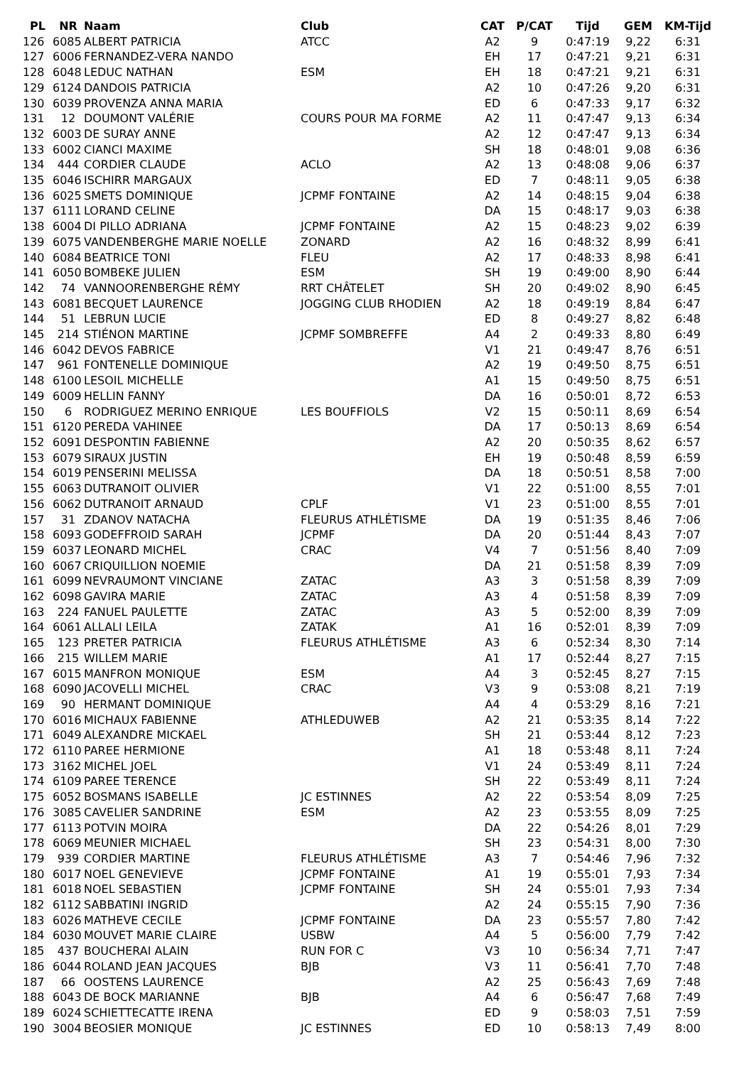| PL | NR | Naam | Club | CAT | P/CAT | Tijd | GEM | KM-Tijd |
| --- | --- | --- | --- | --- | --- | --- | --- | --- |
| 126 | 6085 | ALBERT PATRICIA | ATCC | A2 | 9 | 0:47:19 | 9,22 | 6:31 |
| 127 | 6006 | FERNANDEZ-VERA NANDO | | EH | 17 | 0:47:21 | 9,21 | 6:31 |
| 128 | 6048 | LEDUC NATHAN | ESM | EH | 18 | 0:47:21 | 9,21 | 6:31 |
| 129 | 6124 | DANDOIS PATRICIA | | A2 | 10 | 0:47:26 | 9,20 | 6:31 |
| 130 | 6039 | PROVENZA ANNA MARIA | | ED | 6 | 0:47:33 | 9,17 | 6:32 |
| 131 | 12 | DOUMONT VALÉRIE | COURS POUR MA FORME | A2 | 11 | 0:47:47 | 9,13 | 6:34 |
| 132 | 6003 | DE SURAY ANNE | | A2 | 12 | 0:47:47 | 9,13 | 6:34 |
| 133 | 6002 | CIANCI MAXIME | | SH | 18 | 0:48:01 | 9,08 | 6:36 |
| 134 | 444 | CORDIER CLAUDE | ACLO | A2 | 13 | 0:48:08 | 9,06 | 6:37 |
| 135 | 6046 | ISCHIRR MARGAUX | | ED | 7 | 0:48:11 | 9,05 | 6:38 |
| 136 | 6025 | SMETS DOMINIQUE | JCPMF FONTAINE | A2 | 14 | 0:48:15 | 9,04 | 6:38 |
| 137 | 6111 | LORAND CELINE | | DA | 15 | 0:48:17 | 9,03 | 6:38 |
| 138 | 6004 | DI PILLO ADRIANA | JCPMF FONTAINE | A2 | 15 | 0:48:23 | 9,02 | 6:39 |
| 139 | 6075 | VANDENBERGHE MARIE NOELLE | ZONARD | A2 | 16 | 0:48:32 | 8,99 | 6:41 |
| 140 | 6084 | BEATRICE TONI | FLEU | A2 | 17 | 0:48:33 | 8,98 | 6:41 |
| 141 | 6050 | BOMBEKE JULIEN | ESM | SH | 19 | 0:49:00 | 8,90 | 6:44 |
| 142 | 74 | VANNOORENBERGHE RÉMY | RRT CHÂTELET | SH | 20 | 0:49:02 | 8,90 | 6:45 |
| 143 | 6081 | BECQUET LAURENCE | JOGGING CLUB RHODIEN | A2 | 18 | 0:49:19 | 8,84 | 6:47 |
| 144 | 51 | LEBRUN LUCIE | | ED | 8 | 0:49:27 | 8,82 | 6:48 |
| 145 | 214 | STIÉNON MARTINE | JCPMF SOMBREFFE | A4 | 2 | 0:49:33 | 8,80 | 6:49 |
| 146 | 6042 | DEVOS FABRICE | | V1 | 21 | 0:49:47 | 8,76 | 6:51 |
| 147 | 961 | FONTENELLE DOMINIQUE | | A2 | 19 | 0:49:50 | 8,75 | 6:51 |
| 148 | 6100 | LESOIL MICHELLE | | A1 | 15 | 0:49:50 | 8,75 | 6:51 |
| 149 | 6009 | HELLIN FANNY | | DA | 16 | 0:50:01 | 8,72 | 6:53 |
| 150 | 6 | RODRIGUEZ MERINO ENRIQUE | LES BOUFFIOLS | V2 | 15 | 0:50:11 | 8,69 | 6:54 |
| 151 | 6120 | PEREDA VAHINEE | | DA | 17 | 0:50:13 | 8,69 | 6:54 |
| 152 | 6091 | DESPONTIN FABIENNE | | A2 | 20 | 0:50:35 | 8,62 | 6:57 |
| 153 | 6079 | SIRAUX JUSTIN | | EH | 19 | 0:50:48 | 8,59 | 6:59 |
| 154 | 6019 | PENSERINI MELISSA | | DA | 18 | 0:50:51 | 8,58 | 7:00 |
| 155 | 6063 | DUTRANOIT OLIVIER | | V1 | 22 | 0:51:00 | 8,55 | 7:01 |
| 156 | 6062 | DUTRANOIT ARNAUD | CPLF | V1 | 23 | 0:51:00 | 8,55 | 7:01 |
| 157 | 31 | ZDANOV NATACHA | FLEURUS ATHLÉTISME | DA | 19 | 0:51:35 | 8,46 | 7:06 |
| 158 | 6093 | GODEFFROID SARAH | JCPMF | DA | 20 | 0:51:44 | 8,43 | 7:07 |
| 159 | 6037 | LEONARD MICHEL | CRAC | V4 | 7 | 0:51:56 | 8,40 | 7:09 |
| 160 | 6067 | CRIQUILLION NOEMIE | | DA | 21 | 0:51:58 | 8,39 | 7:09 |
| 161 | 6099 | NEVRAUMONT VINCIANE | ZATAC | A3 | 3 | 0:51:58 | 8,39 | 7:09 |
| 162 | 6098 | GAVIRA MARIE | ZATAC | A3 | 4 | 0:51:58 | 8,39 | 7:09 |
| 163 | 224 | FANUEL PAULETTE | ZATAC | A3 | 5 | 0:52:00 | 8,39 | 7:09 |
| 164 | 6061 | ALLALI LEILA | ZATAK | A1 | 16 | 0:52:01 | 8,39 | 7:09 |
| 165 | 123 | PRETER PATRICIA | FLEURUS ATHLÉTISME | A3 | 6 | 0:52:34 | 8,30 | 7:14 |
| 166 | 215 | WILLEM MARIE | | A1 | 17 | 0:52:44 | 8,27 | 7:15 |
| 167 | 6015 | MANFRON MONIQUE | ESM | A4 | 3 | 0:52:45 | 8,27 | 7:15 |
| 168 | 6090 | JACOVELLI MICHEL | CRAC | V3 | 9 | 0:53:08 | 8,21 | 7:19 |
| 169 | 90 | HERMANT DOMINIQUE | | A4 | 4 | 0:53:29 | 8,16 | 7:21 |
| 170 | 6016 | MICHAUX FABIENNE | ATHLEDUWEB | A2 | 21 | 0:53:35 | 8,14 | 7:22 |
| 171 | 6049 | ALEXANDRE MICKAEL | | SH | 21 | 0:53:44 | 8,12 | 7:23 |
| 172 | 6110 | PAREE HERMIONE | | A1 | 18 | 0:53:48 | 8,11 | 7:24 |
| 173 | 3162 | MICHEL JOEL | | V1 | 24 | 0:53:49 | 8,11 | 7:24 |
| 174 | 6109 | PAREE TERENCE | | SH | 22 | 0:53:49 | 8,11 | 7:24 |
| 175 | 6052 | BOSMANS ISABELLE | JC ESTINNES | A2 | 22 | 0:53:54 | 8,09 | 7:25 |
| 176 | 3085 | CAVELIER SANDRINE | ESM | A2 | 23 | 0:53:55 | 8,09 | 7:25 |
| 177 | 6113 | POTVIN MOIRA | | DA | 22 | 0:54:26 | 8,01 | 7:29 |
| 178 | 6069 | MEUNIER MICHAEL | | SH | 23 | 0:54:31 | 8,00 | 7:30 |
| 179 | 939 | CORDIER MARTINE | FLEURUS ATHLÉTISME | A3 | 7 | 0:54:46 | 7,96 | 7:32 |
| 180 | 6017 | NOEL GENEVIEVE | JCPMF FONTAINE | A1 | 19 | 0:55:01 | 7,93 | 7:34 |
| 181 | 6018 | NOEL SEBASTIEN | JCPMF FONTAINE | SH | 24 | 0:55:01 | 7,93 | 7:34 |
| 182 | 6112 | SABBATINI INGRID | | A2 | 24 | 0:55:15 | 7,90 | 7:36 |
| 183 | 6026 | MATHEVE CECILE | JCPMF FONTAINE | DA | 23 | 0:55:57 | 7,80 | 7:42 |
| 184 | 6030 | MOUVET MARIE CLAIRE | USBW | A4 | 5 | 0:56:00 | 7,79 | 7:42 |
| 185 | 437 | BOUCHERAI ALAIN | RUN FOR C | V3 | 10 | 0:56:34 | 7,71 | 7:47 |
| 186 | 6044 | ROLAND JEAN JACQUES | BJB | V3 | 11 | 0:56:41 | 7,70 | 7:48 |
| 187 | 66 | OOSTENS LAURENCE | | A2 | 25 | 0:56:43 | 7,69 | 7:48 |
| 188 | 6043 | DE BOCK MARIANNE | BJB | A4 | 6 | 0:56:47 | 7,68 | 7:49 |
| 189 | 6024 | SCHIETTECATTE IRENA | | ED | 9 | 0:58:03 | 7,51 | 7:59 |
| 190 | 3004 | BEOSIER MONIQUE | JC ESTINNES | ED | 10 | 0:58:13 | 7,49 | 8:00 |